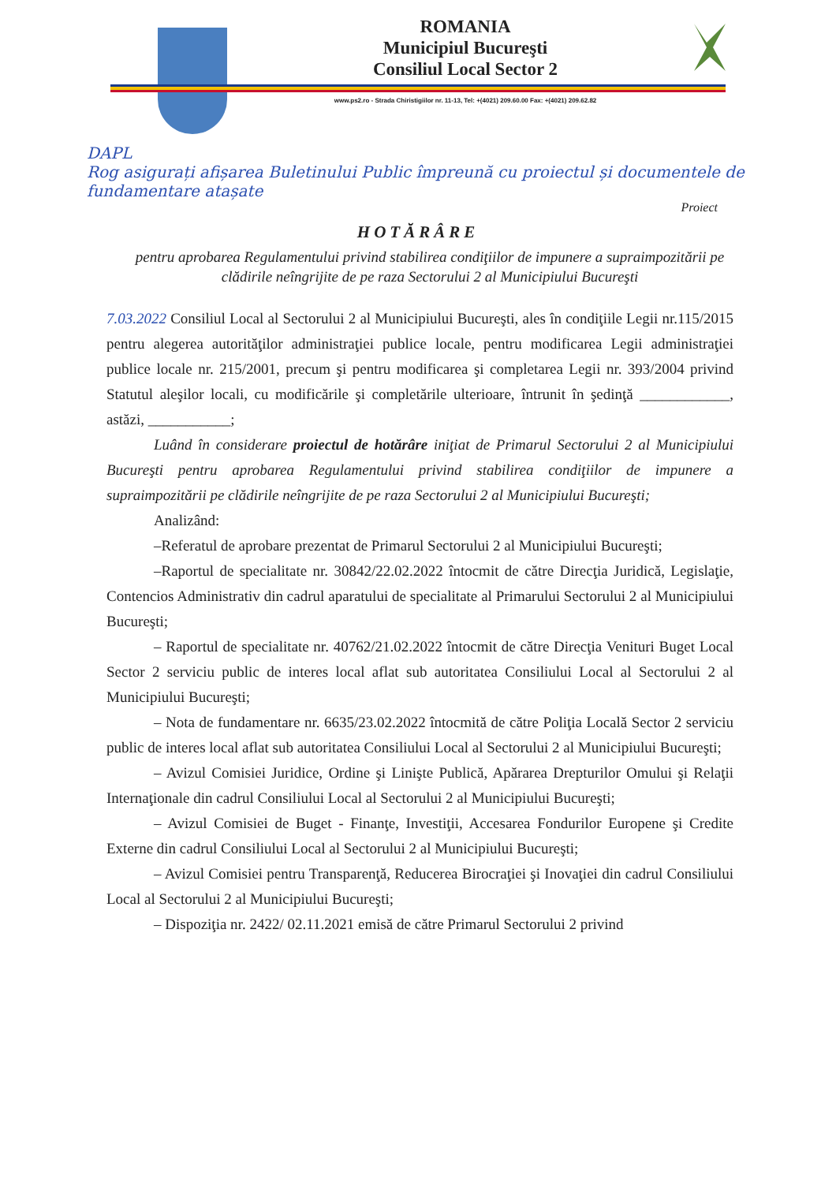ROMANIA
Municipiul Bucureşti
Consiliul Local Sector 2
www.ps2.ro - Strada Chiristigiilor nr. 11-13, Tel: +(4021) 209.60.00 Fax: +(4021) 209.62.82
DAPL
Rog asigurați afișarea Buletinului Public împreună cu proiectul și documentele de fundamentare atașate
Proiect
HOTĂRÂRE
pentru aprobarea Regulamentului privind stabilirea condiţiilor de impunere a supraimpozitării pe clădirile neîngrijite de pe raza Sectorului 2 al Municipiului Bucureşti
7.03.2022 Consiliul Local al Sectorului 2 al Municipiului Bucureşti, ales în condiţiile Legii nr.115/2015 pentru alegerea autorităţilor administraţiei publice locale, pentru modificarea Legii administraţiei publice locale nr. 215/2001, precum şi pentru modificarea şi completarea Legii nr. 393/2004 privind Statutul aleşilor locali, cu modificările şi completările ulterioare, întrunit în şedinţă ____________, astăzi, ___________;
Luând în considerare proiectul de hotărâre iniţiat de Primarul Sectorului 2 al Municipiului Bucureşti pentru aprobarea Regulamentului privind stabilirea condiţiilor de impunere a supraimpozitării pe clădirile neîngrijite de pe raza Sectorului 2 al Municipiului Bucureşti;
Analizând:
–Referatul de aprobare prezentat de Primarul Sectorului 2 al Municipiului Bucureşti;
–Raportul de specialitate nr. 30842/22.02.2022 întocmit de către Direcţia Juridică, Legislaţie, Contencios Administrativ din cadrul aparatului de specialitate al Primarului Sectorului 2 al Municipiului Bucureşti;
– Raportul de specialitate nr. 40762/21.02.2022 întocmit de către Direcţia Venituri Buget Local Sector 2 serviciu public de interes local aflat sub autoritatea Consiliului Local al Sectorului 2 al Municipiului Bucureşti;
– Nota de fundamentare nr. 6635/23.02.2022 întocmită de către Poliţia Locală Sector 2 serviciu public de interes local aflat sub autoritatea Consiliului Local al Sectorului 2 al Municipiului Bucureşti;
– Avizul Comisiei Juridice, Ordine şi Linişte Publică, Apărarea Drepturilor Omului şi Relaţii Internaţionale din cadrul Consiliului Local al Sectorului 2 al Municipiului Bucureşti;
– Avizul Comisiei de Buget - Finanţe, Investiţii, Accesarea Fondurilor Europene şi Credite Externe din cadrul Consiliului Local al Sectorului 2 al Municipiului Bucureşti;
– Avizul Comisiei pentru Transparenţă, Reducerea Birocraţiei şi Inovaţiei din cadrul Consiliului Local al Sectorului 2 al Municipiului Bucureşti;
– Dispoziţia nr. 2422/ 02.11.2021 emisă de către Primarul Sectorului 2 privind